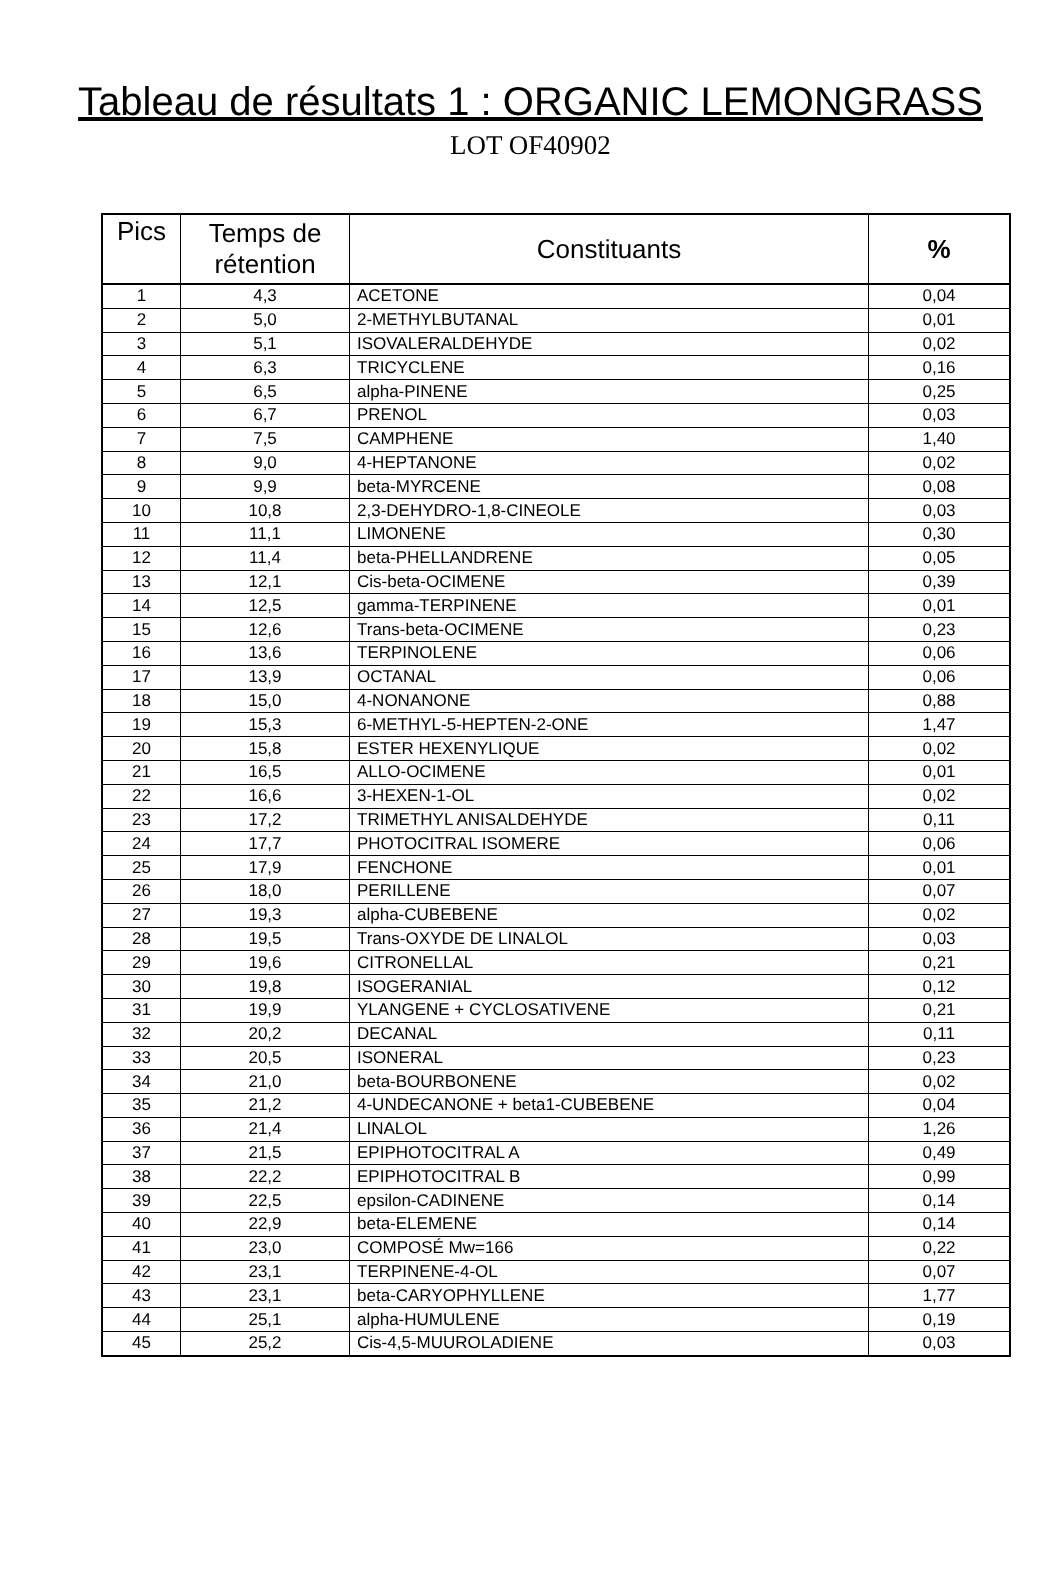Tableau de résultats 1 : ORGANIC LEMONGRASS
LOT OF40902
| Pics | Temps de rétention | Constituants | % |
| --- | --- | --- | --- |
| 1 | 4,3 | ACETONE | 0,04 |
| 2 | 5,0 | 2-METHYLBUTANAL | 0,01 |
| 3 | 5,1 | ISOVALERALDEHYDE | 0,02 |
| 4 | 6,3 | TRICYCLENE | 0,16 |
| 5 | 6,5 | alpha-PINENE | 0,25 |
| 6 | 6,7 | PRENOL | 0,03 |
| 7 | 7,5 | CAMPHENE | 1,40 |
| 8 | 9,0 | 4-HEPTANONE | 0,02 |
| 9 | 9,9 | beta-MYRCENE | 0,08 |
| 10 | 10,8 | 2,3-DEHYDRO-1,8-CINEOLE | 0,03 |
| 11 | 11,1 | LIMONENE | 0,30 |
| 12 | 11,4 | beta-PHELLANDRENE | 0,05 |
| 13 | 12,1 | Cis-beta-OCIMENE | 0,39 |
| 14 | 12,5 | gamma-TERPINENE | 0,01 |
| 15 | 12,6 | Trans-beta-OCIMENE | 0,23 |
| 16 | 13,6 | TERPINOLENE | 0,06 |
| 17 | 13,9 | OCTANAL | 0,06 |
| 18 | 15,0 | 4-NONANONE | 0,88 |
| 19 | 15,3 | 6-METHYL-5-HEPTEN-2-ONE | 1,47 |
| 20 | 15,8 | ESTER HEXENYLIQUE | 0,02 |
| 21 | 16,5 | ALLO-OCIMENE | 0,01 |
| 22 | 16,6 | 3-HEXEN-1-OL | 0,02 |
| 23 | 17,2 | TRIMETHYL ANISALDEHYDE | 0,11 |
| 24 | 17,7 | PHOTOCITRAL ISOMERE | 0,06 |
| 25 | 17,9 | FENCHONE | 0,01 |
| 26 | 18,0 | PERILLENE | 0,07 |
| 27 | 19,3 | alpha-CUBEBENE | 0,02 |
| 28 | 19,5 | Trans-OXYDE DE LINALOL | 0,03 |
| 29 | 19,6 | CITRONELLAL | 0,21 |
| 30 | 19,8 | ISOGERANIAL | 0,12 |
| 31 | 19,9 | YLANGENE + CYCLOSATIVENE | 0,21 |
| 32 | 20,2 | DECANAL | 0,11 |
| 33 | 20,5 | ISONERAL | 0,23 |
| 34 | 21,0 | beta-BOURBONENE | 0,02 |
| 35 | 21,2 | 4-UNDECANONE + beta1-CUBEBENE | 0,04 |
| 36 | 21,4 | LINALOL | 1,26 |
| 37 | 21,5 | EPIPHOTOCITRAL A | 0,49 |
| 38 | 22,2 | EPIPHOTOCITRAL B | 0,99 |
| 39 | 22,5 | epsilon-CADINENE | 0,14 |
| 40 | 22,9 | beta-ELEMENE | 0,14 |
| 41 | 23,0 | COMPOSÉ Mw=166 | 0,22 |
| 42 | 23,1 | TERPINENE-4-OL | 0,07 |
| 43 | 23,1 | beta-CARYOPHYLLENE | 1,77 |
| 44 | 25,1 | alpha-HUMULENE | 0,19 |
| 45 | 25,2 | Cis-4,5-MUUROLADIENE | 0,03 |